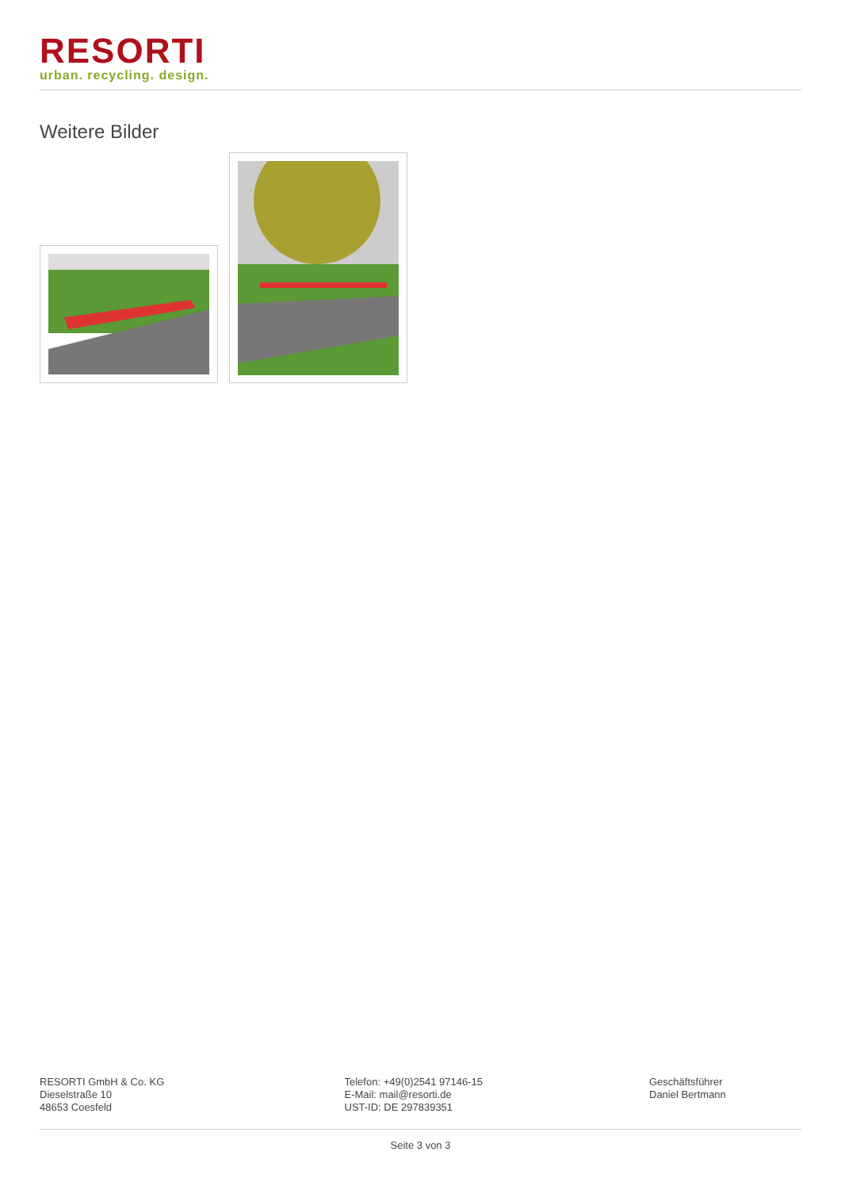RESORTI
urban. recycling. design.
Weitere Bilder
RESORTI GmbH & Co. KG
Dieselstraße 10
48653 Coesfeld
Telefon: +49(0)2541 97146-15
E-Mail: mail@resorti.de
UST-ID: DE 297839351
Geschäftsführer
Daniel Bertmann
Seite 3 von 3